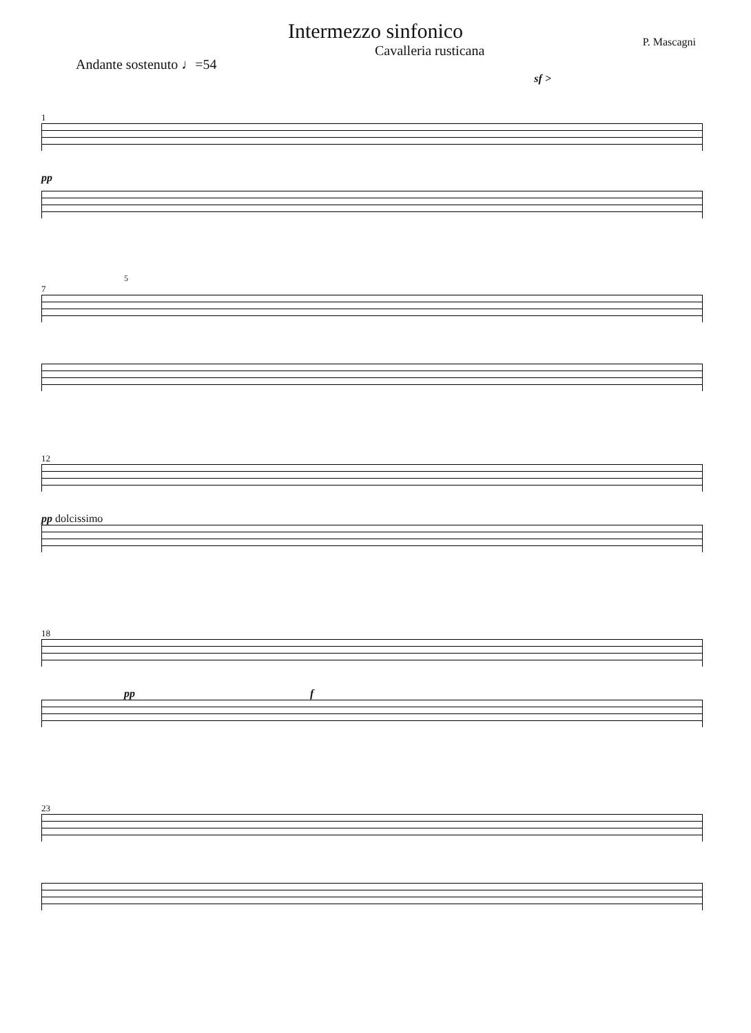Intermezzo sinfonico
Andante sostenuto ♩=54 Cavalleria rusticana P. Mascagni
sf >
1
pp
5
7
12
pp dolcissimo
18
pp f
23